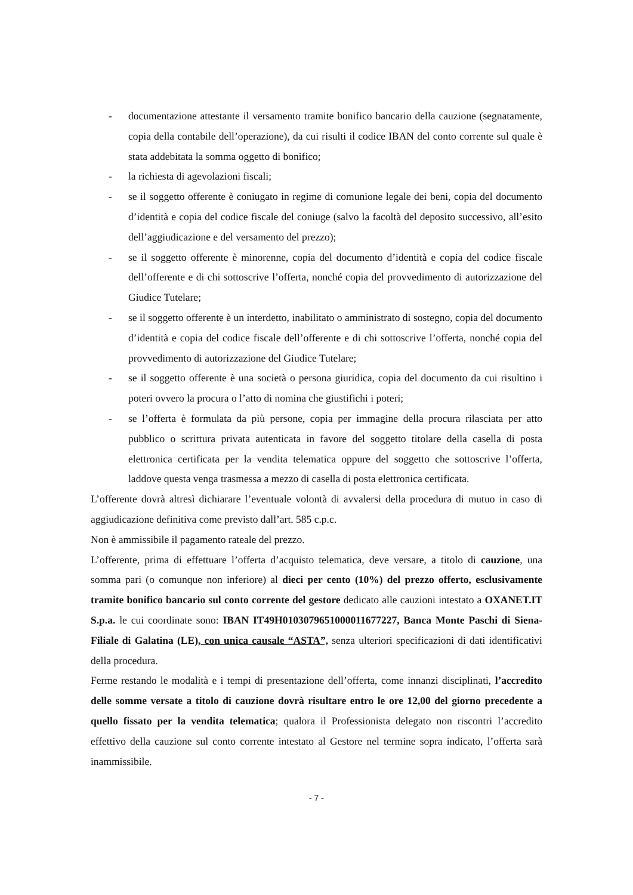- documentazione attestante il versamento tramite bonifico bancario della cauzione (segnatamente, copia della contabile dell’operazione), da cui risulti il codice IBAN del conto corrente sul quale è stata addebitata la somma oggetto di bonifico;
- la richiesta di agevolazioni fiscali;
- se il soggetto offerente è coniugato in regime di comunione legale dei beni, copia del documento d’identità e copia del codice fiscale del coniuge (salvo la facoltà del deposito successivo, all’esito dell’aggiudicazione e del versamento del prezzo);
- se il soggetto offerente è minorenne, copia del documento d’identità e copia del codice fiscale dell’offerente e di chi sottoscrive l’offerta, nonché copia del provvedimento di autorizzazione del Giudice Tutelare;
- se il soggetto offerente è un interdetto, inabilitato o amministrato di sostegno, copia del documento d’identità e copia del codice fiscale dell’offerente e di chi sottoscrive l’offerta, nonché copia del provvedimento di autorizzazione del Giudice Tutelare;
- se il soggetto offerente è una società o persona giuridica, copia del documento da cui risultino i poteri ovvero la procura o l’atto di nomina che giustifichi i poteri;
- se l’offerta è formulata da più persone, copia per immagine della procura rilasciata per atto pubblico o scrittura privata autenticata in favore del soggetto titolare della casella di posta elettronica certificata per la vendita telematica oppure del soggetto che sottoscrive l’offerta, laddove questa venga trasmessa a mezzo di casella di posta elettronica certificata.
L’offerente dovrà altresì dichiarare l’eventuale volontà di avvalersi della procedura di mutuo in caso di aggiudicazione definitiva come previsto dall’art. 585 c.p.c.
Non è ammissibile il pagamento rateale del prezzo.
L’offerente, prima di effettuare l’offerta d’acquisto telematica, deve versare, a titolo di cauzione, una somma pari (o comunque non inferiore) al dieci per cento (10%) del prezzo offerto, esclusivamente tramite bonifico bancario sul conto corrente del gestore dedicato alle cauzioni intestato a OXANET.IT S.p.a. le cui coordinate sono: IBAN IT49H0103079651000011677227, Banca Monte Paschi di Siena- Filiale di Galatina (LE), con unica causale “ASTA”, senza ulteriori specificazioni di dati identificativi della procedura.
Ferme restando le modalità e i tempi di presentazione dell’offerta, come innanzi disciplinati, l’accredito delle somme versate a titolo di cauzione dovrà risultare entro le ore 12,00 del giorno precedente a quello fissato per la vendita telematica; qualora il Professionista delegato non riscontri l’accredito effettivo della cauzione sul conto corrente intestato al Gestore nel termine sopra indicato, l’offerta sarà inammissibile.
- 7 -